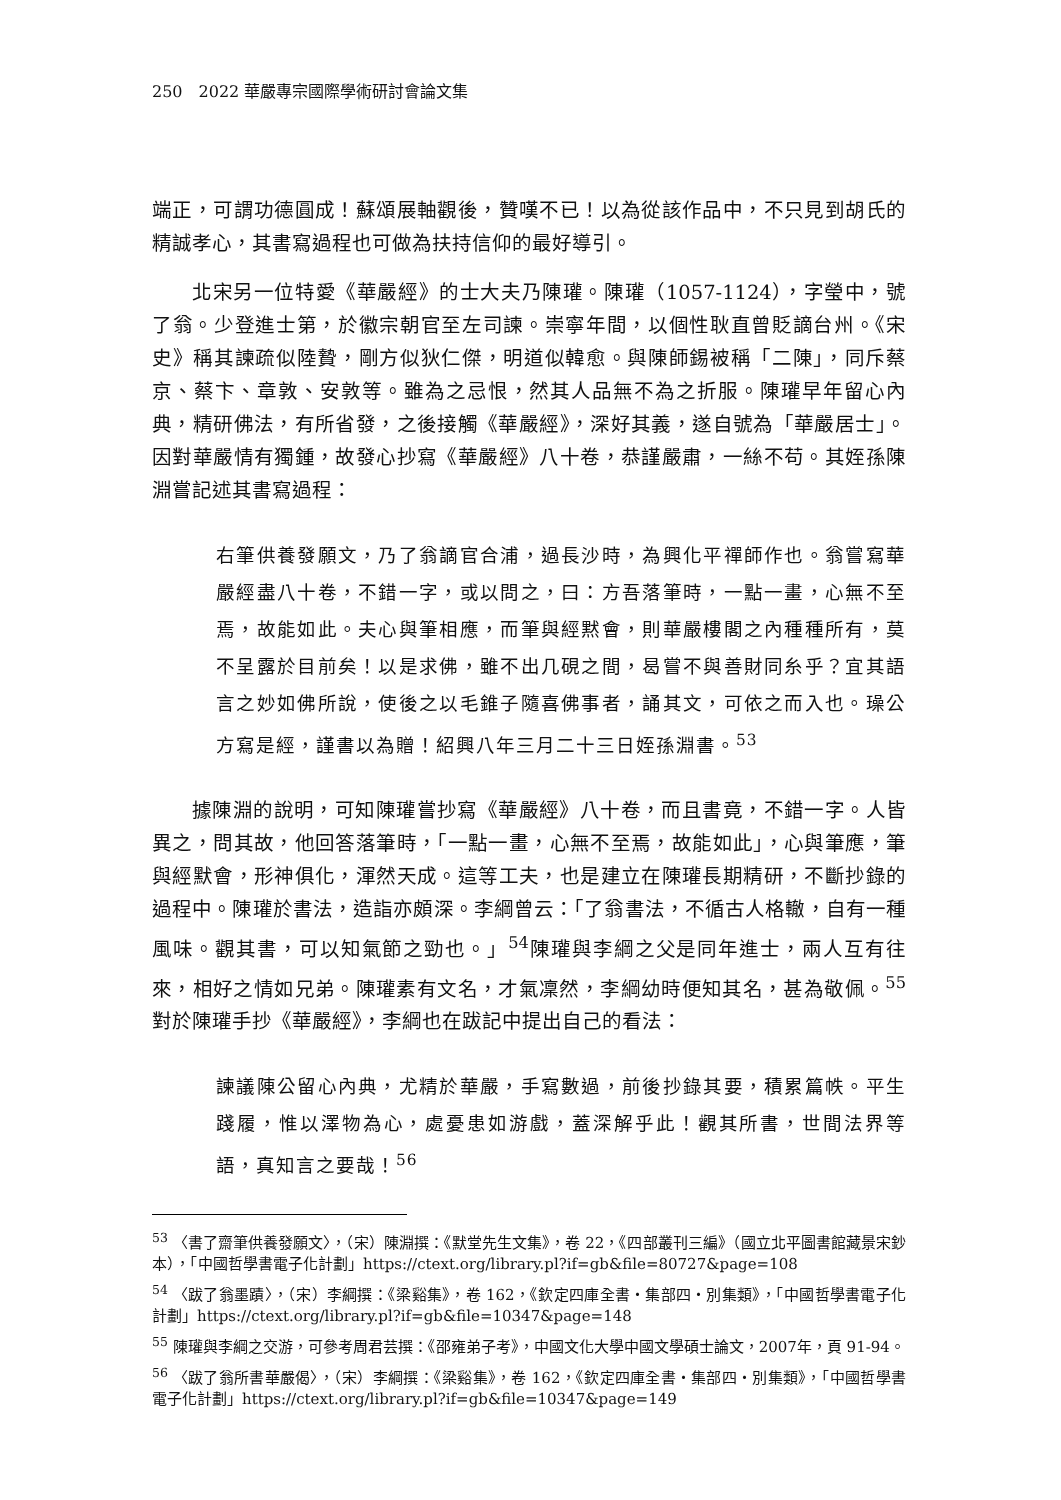250　2022 華嚴專宗國際學術研討會論文集
端正，可謂功德圓成！蘇頌展軸觀後，贊嘆不已！以為從該作品中，不只見到胡氏的精誠孝心，其書寫過程也可做為扶持信仰的最好導引。
北宋另一位特愛《華嚴經》的士大夫乃陳瓘。陳瓘（1057-1124），字瑩中，號了翁。少登進士第，於徽宗朝官至左司諫。崇寧年間，以個性耿直曾貶謫台州。《宋史》稱其諫疏似陸贄，剛方似狄仁傑，明道似韓愈。與陳師錫被稱「二陳」，同斥蔡京、蔡卞、章敦、安敦等。雖為之忌恨，然其人品無不為之折服。陳瓘早年留心內典，精研佛法，有所省發，之後接觸《華嚴經》，深好其義，遂自號為「華嚴居士」。因對華嚴情有獨鍾，故發心抄寫《華嚴經》八十卷，恭謹嚴肅，一絲不苟。其姪孫陳淵嘗記述其書寫過程：
右筆供養發願文，乃了翁謫官合浦，過長沙時，為興化平禪師作也。翁嘗寫華嚴經盡八十卷，不錯一字，或以問之，曰：方吾落筆時，一點一畫，心無不至焉，故能如此。夫心與筆相應，而筆與經黙會，則華嚴樓閣之內種種所有，莫不呈露於目前矣！以是求佛，雖不出几硯之間，曷嘗不與善財同糸乎？宜其語言之妙如佛所說，使後之以毛錐子隨喜佛事者，誦其文，可依之而入也。璪公方寫是經，謹書以為贈！紹興八年三月二十三日姪孫淵書。<sup>53</sup>
據陳淵的說明，可知陳瓘嘗抄寫《華嚴經》八十卷，而且書竟，不錯一字。人皆異之，問其故，他回答落筆時，「一點一畫，心無不至焉，故能如此」，心與筆應，筆與經默會，形神俱化，渾然天成。這等工夫，也是建立在陳瓘長期精研，不斷抄錄的過程中。陳瓘於書法，造詣亦頗深。李綱曾云：「了翁書法，不循古人格轍，自有一種風味。觀其書，可以知氣節之勁也。」<sup>54</sup>陳瓘與李綱之父是同年進士，兩人互有往來，相好之情如兄弟。陳瓘素有文名，才氣凜然，李綱幼時便知其名，甚為敬佩。<sup>55</sup>對於陳瓘手抄《華嚴經》，李綱也在跋記中提出自己的看法：
諫議陳公留心內典，尤精於華嚴，手寫數過，前後抄錄其要，積累篇帙。平生踐履，惟以澤物為心，處憂患如游戲，蓋深解乎此！觀其所書，世間法界等語，真知言之要哉！<sup>56</sup>
<sup>53</sup> 〈書了齋筆供養發願文〉，（宋）陳淵撰：《默堂先生文集》，卷 22，《四部叢刊三編》（國立北平圖書館藏景宋鈔本），「中國哲學書電子化計劃」https://ctext.org/library.pl?if=gb&file=80727&page=108
<sup>54</sup> 〈跋了翁墨蹟〉，（宋）李綱撰：《梁谿集》，卷 162，《欽定四庫全書・集部四・別集類》，「中國哲學書電子化計劃」https://ctext.org/library.pl?if=gb&file=10347&page=148
<sup>55</sup> 陳瓘與李綱之交游，可參考周君芸撰：《邵雍弟子考》，中國文化大學中國文學碩士論文，2007年，頁 91-94。
<sup>56</sup> 〈跋了翁所書華嚴偈〉，（宋）李綱撰：《梁谿集》，卷 162，《欽定四庫全書・集部四・別集類》，「中國哲學書電子化計劃」https://ctext.org/library.pl?if=gb&file=10347&page=149